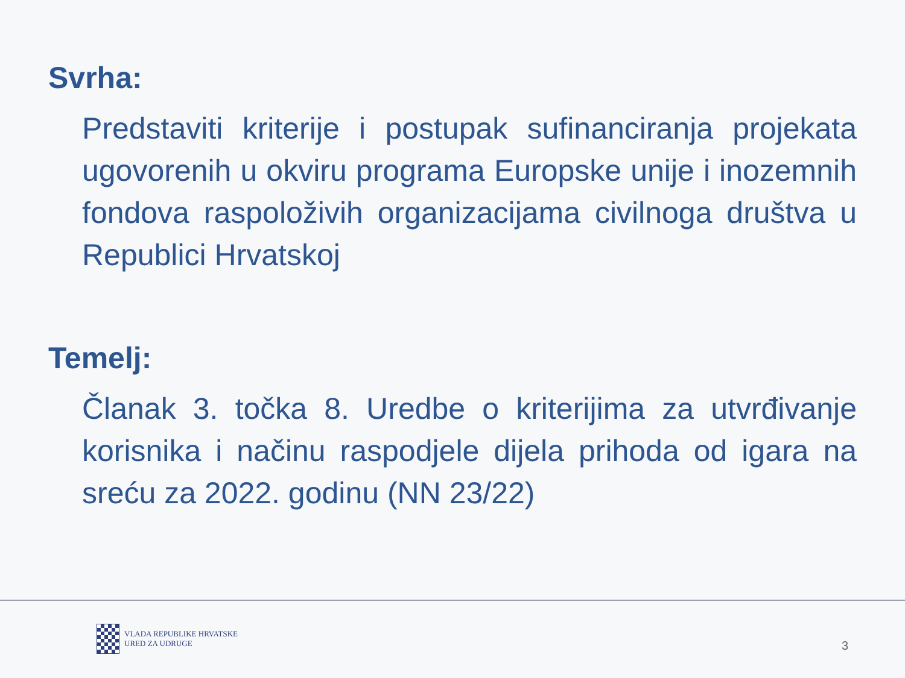Svrha:
Predstaviti kriterije i postupak sufinanciranja projekata ugovorenih u okviru programa Europske unije i inozemnih fondova raspoloživih organizacijama civilnoga društva u Republici Hrvatskoj
Temelj:
Članak 3. točka 8. Uredbe o kriterijima za utvrđivanje korisnika i načinu raspodjele dijela prihoda od igara na sreću za 2022. godinu (NN 23/22)
VLADA REPUBLIKE HRVATSKE
URED ZA UDRUGE
3